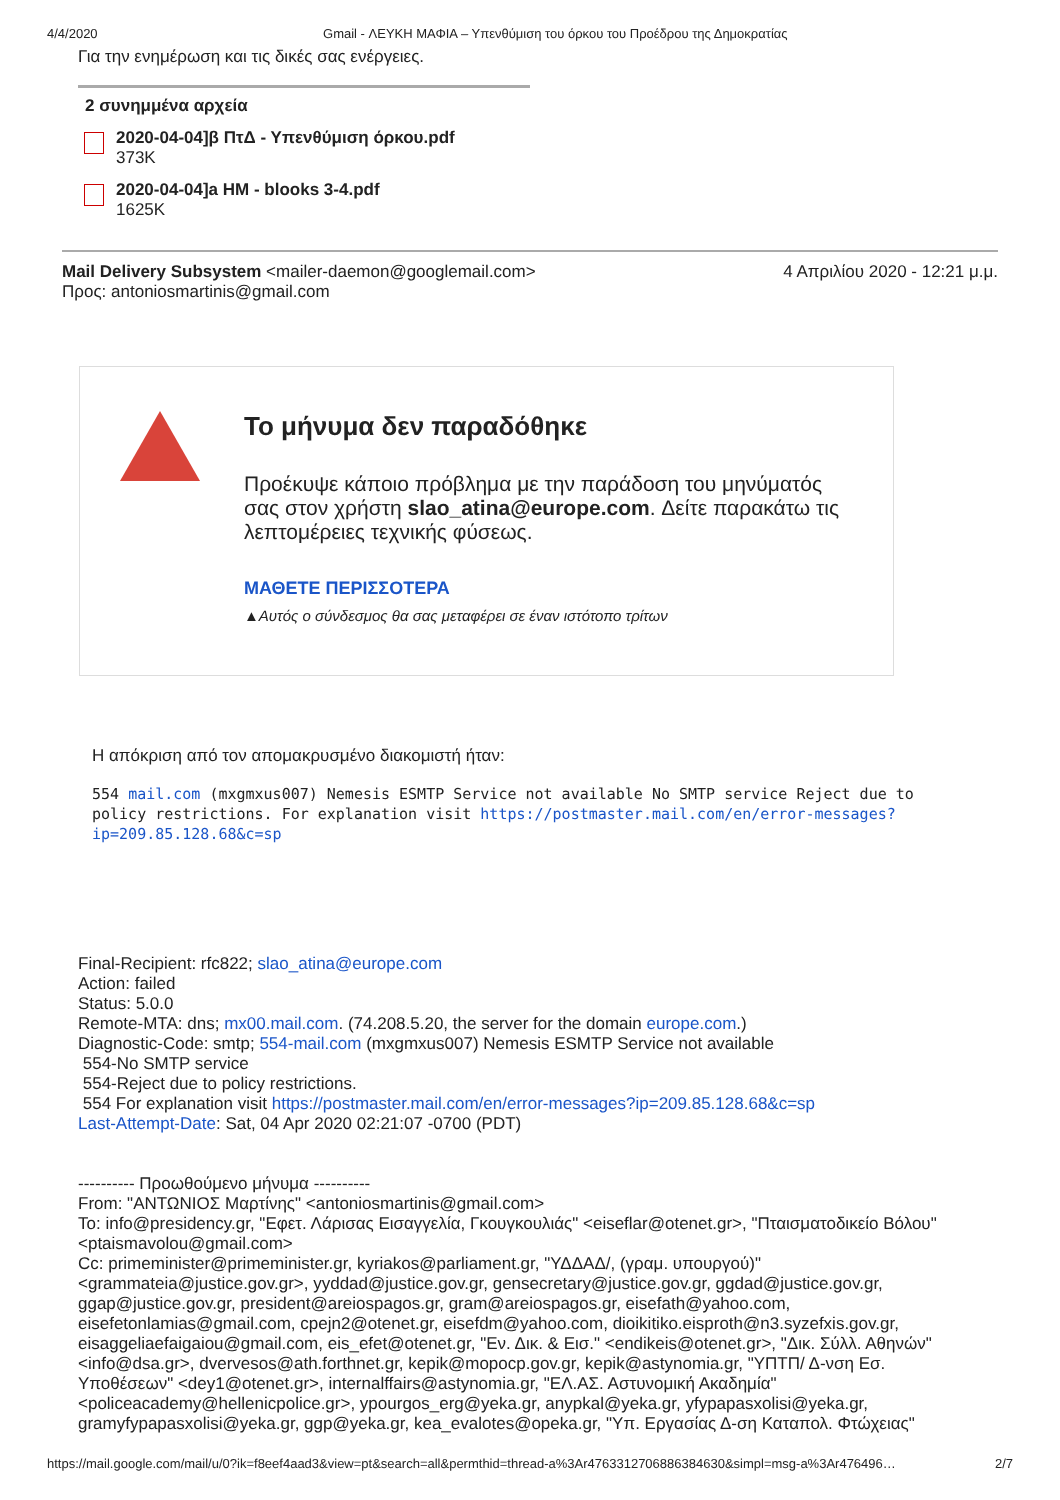4/4/2020 Gmail - ΛΕΥΚΗ ΜΑΦΙΑ – Υπενθύμιση του όρκου του Προέδρου της Δημοκρατίας
Για την ενημέρωση και τις δικές σας ενέργειες.
2 συνημμένα αρχεία
2020-04-04]β ΠτΔ - Υπενθύμιση όρκου.pdf
373K
2020-04-04]a HM - blooks 3-4.pdf
1625K
Mail Delivery Subsystem <mailer-daemon@googlemail.com> 4 Απριλίου 2020 - 12:21 μ.μ.
Προς: antoniosmartinis@gmail.com
Το μήνυμα δεν παραδόθηκε
Προέκυψε κάποιο πρόβλημα με την παράδοση του μηνύματός σας στον χρήστη slao_atina@europe.com. Δείτε παρακάτω τις λεπτομέρειες τεχνικής φύσεως.
ΜΑΘΕΤΕ ΠΕΡΙΣΣΟΤΕΡΑ
▲Αυτός ο σύνδεσμος θα σας μεταφέρει σε έναν ιστότοπο τρίτων
Η απόκριση από τον απομακρυσμένο διακομιστή ήταν:
554 mail.com (mxgmxus007) Nemesis ESMTP Service not available No SMTP service Reject due to policy restrictions. For explanation visit https://postmaster.mail.com/en/error-messages?ip=209.85.128.68&c=sp
Final-Recipient: rfc822; slao_atina@europe.com
Action: failed
Status: 5.0.0
Remote-MTA: dns; mx00.mail.com. (74.208.5.20, the server for the domain europe.com.)
Diagnostic-Code: smtp; 554-mail.com (mxgmxus007) Nemesis ESMTP Service not available
554-No SMTP service
554-Reject due to policy restrictions.
554 For explanation visit https://postmaster.mail.com/en/error-messages?ip=209.85.128.68&c=sp
Last-Attempt-Date: Sat, 04 Apr 2020 02:21:07 -0700 (PDT)
---------- Προωθούμενο μήνυμα ----------
From: "ΑΝΤΩΝΙΟΣ Μαρτίνης" <antoniosmartinis@gmail.com>
To: info@presidency.gr, "Εφετ. Λάρισας Εισαγγελία, Γκουγκουλιάς" <eiseflar@otenet.gr>, "Πταισματοδικείο Βόλου" <ptaismavolou@gmail.com>
Cc: primeminister@primeminister.gr, kyriakos@parliament.gr, "ΥΔΔΑΔ/, (γραμ. υπουργού)" <grammateia@justice.gov.gr>, yyddad@justice.gov.gr, gensecretary@justice.gov.gr, ggdad@justice.gov.gr, ggap@justice.gov.gr, president@areiospagos.gr, gram@areiospagos.gr, eisefath@yahoo.com, eisefetonlamias@gmail.com, cpejn2@otenet.gr, eisefdm@yahoo.com, dioikitiko.eisproth@n3.syzefxis.gov.gr, eisaggeliaefaigaiou@gmail.com, eis_efet@otenet.gr, "Εν. Δικ. & Εισ." <endikeis@otenet.gr>, "Δικ. Σύλλ. Αθηνών" <info@dsa.gr>, dvervesos@ath.forthnet.gr, kepik@mopocp.gov.gr, kepik@astynomia.gr, "ΥΠΤΠ/ Δ-νση Εσ. Υποθέσεων" <dey1@otenet.gr>, internalffairs@astynomia.gr, "ΕΛ.ΑΣ. Αστυνομική Ακαδημία" <policeacademy@hellenicpolice.gr>, ypourgos_erg@yeka.gr, anypkal@yeka.gr, yfypapasxolisi@yeka.gr, gramyfypapasxolisi@yeka.gr, ggp@yeka.gr, kea_evalotes@opeka.gr, "Υπ. Εργασίας Δ-ση Καταπολ. Φτώχειας"
https://mail.google.com/mail/u/0?ik=f8eef4aad3&view=pt&search=all&permthid=thread-a%3Ar4763312706886384630&simpl=msg-a%3Ar476496… 2/7